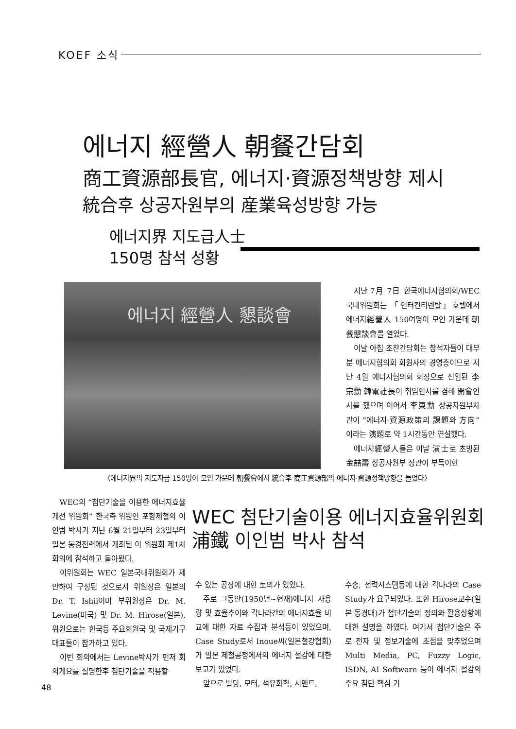KOEF 소식
에너지 經營人 朝餐간담회
商工資源部長官, 에너지·資源정책방향 제시
統合후 상공자원부의 産業육성방향 가능
에너지界 지도급人士
150명 참석 성황
에너지 經營人 懇談會
지난 7月 7日 한국에너지협의회/WEC국내위원회는 「인터컨티넨탈」호텔에서 에너지經營人 150여명이 모인 가운데 朝餐懇談會를 열었다.
이날 아침 조찬간담회는 참석자들이 대부분 에너지협의회 회원사의 경영층이므로 지난 4월 에너지협의회 회장으로 선임된 李宗勳 韓電社長이 취임인사를 겸해 開會인사를 했으며 이어서 李東勳 상공자원부차관이 “에너지·資源政策의 課題와 方向”이라는 演題로 약 1시간동안 연설했다.
에너지經營人들은 이날 演士로 초빙된 金喆壽 상공자원부 장관이 부득이한
〈에너지界의 지도자급 150명이 모인 가운데 朝餐會에서 統合후 商工資源部의 에너지·資源정책방향을 들었다〉
WEC의 “첨단기술을 이용한 에너지효율개선 위원회” 한국측 위원인 포항제철의 이인범 박사가 지난 6월 21일부터 23일부터 일본 동경전력에서 개최된 이 위원회 제1차회의에 참석하고 돌아왔다.
이위원회는 WEC 일본국내위원회가 제안하여 구성된 것으로서 위원장은 일본의 Dr. T. Ishii이며 부위원장은 Dr. M. Levine(미국) 및 Dr. M. Hirose(일본), 위원으로는 한국등 주요회원국 및 국제기구 대표들이 참가하고 있다.
이번 회의에서는 Levine박사가 먼저 회의개요를 설명한후 첨단기술을 적용할
WEC 첨단기술이용 에너지효율위원회
浦鐵 이인범 박사 참석
수 있는 공장에 대한 토의가 있었다.
주로 그동안(1950년~현재)에너지 사용량 및 효율추이와 각나라간의 에너지효율 비교에 대한 자료 수집과 분석등이 있었으며, Case Study로서 Inoue씨(일본철강협회)가 일본 제철공정에서의 에너지 절감에 대한 보고가 있었다.
앞으로 빌딩, 모터, 석유화학, 시멘트,
수송, 전력시스템등에 대한 각나라의 Case Study가 요구되었다. 또한 Hirose교수(일본 동경대)가 첨단기술의 정의와 활용상황에 대한 설명을 하였다. 여기서 첨단기술은 주로 전자 및 정보기술에 초점을 맞추었으며 Multi Media, PC, Fuzzy Logic, ISDN, AI Software 등이 에너지 절감의 주요 첨단 핵심 기
48